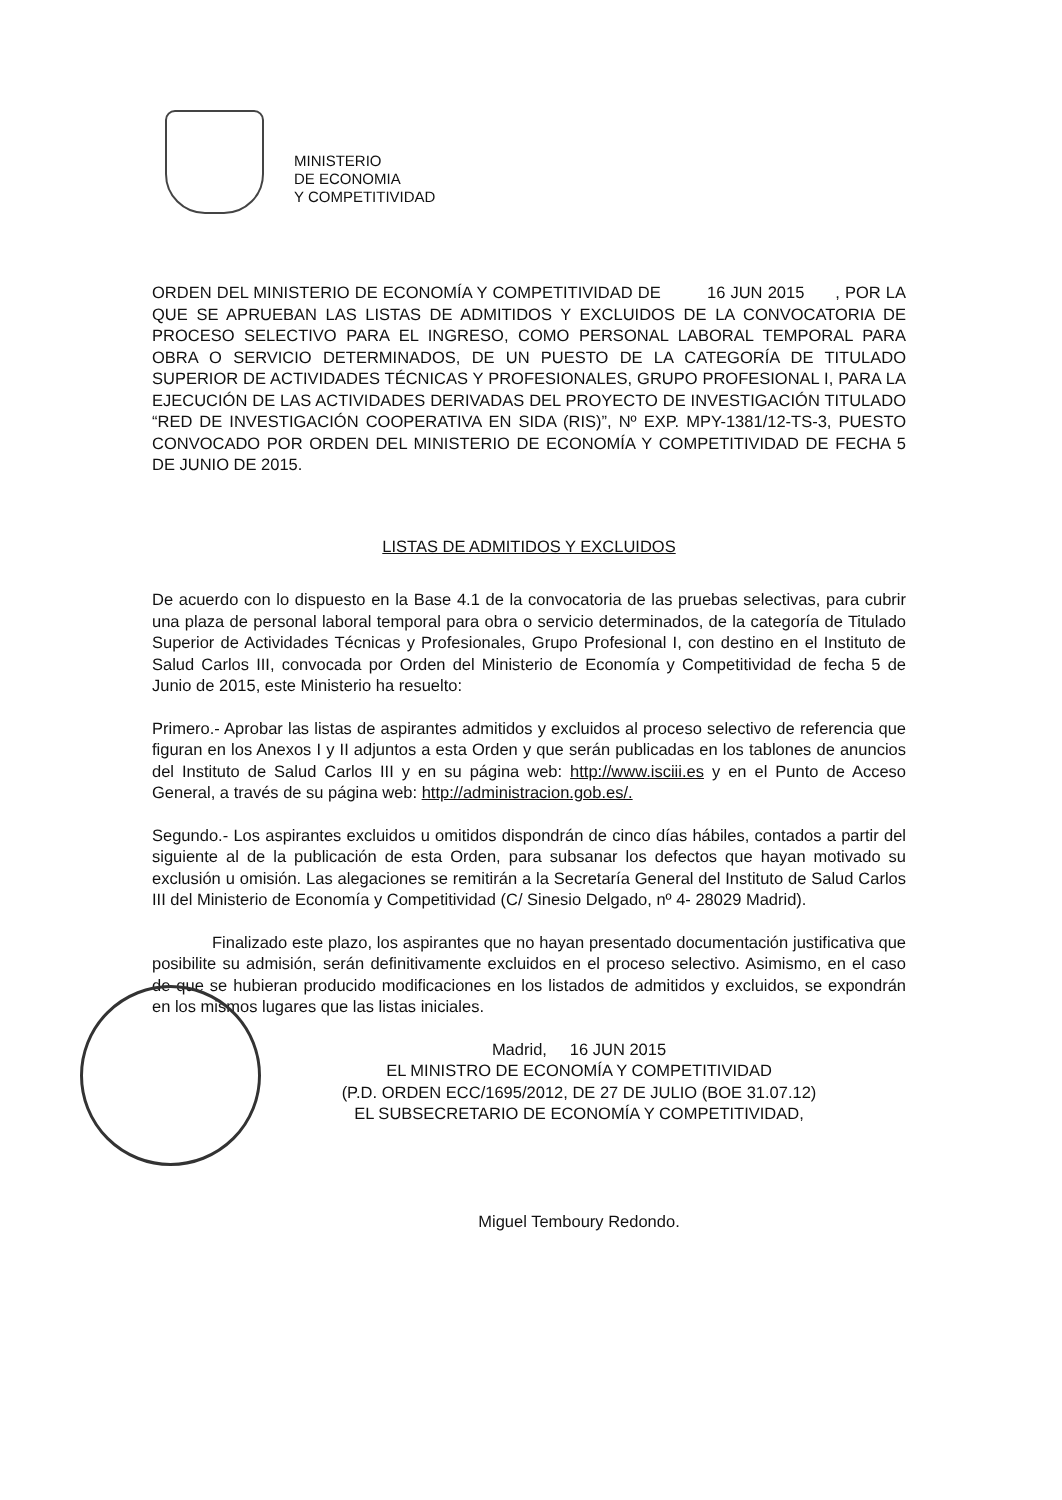MINISTERIO
DE ECONOMIA
Y COMPETITIVIDAD
ORDEN DEL MINISTERIO DE ECONOMÍA Y COMPETITIVIDAD DE 16 JUN 2015 , POR LA QUE SE APRUEBAN LAS LISTAS DE ADMITIDOS Y EXCLUIDOS DE LA CONVOCATORIA DE PROCESO SELECTIVO PARA EL INGRESO, COMO PERSONAL LABORAL TEMPORAL PARA OBRA O SERVICIO DETERMINADOS, DE UN PUESTO DE LA CATEGORÍA DE TITULADO SUPERIOR DE ACTIVIDADES TÉCNICAS Y PROFESIONALES, GRUPO PROFESIONAL I, PARA LA EJECUCIÓN DE LAS ACTIVIDADES DERIVADAS DEL PROYECTO DE INVESTIGACIÓN TITULADO “RED DE INVESTIGACIÓN COOPERATIVA EN SIDA (RIS)”, Nº EXP. MPY-1381/12-TS-3, PUESTO CONVOCADO POR ORDEN DEL MINISTERIO DE ECONOMÍA Y COMPETITIVIDAD DE FECHA 5 DE JUNIO DE 2015.
LISTAS DE ADMITIDOS Y EXCLUIDOS
De acuerdo con lo dispuesto en la Base 4.1 de la convocatoria de las pruebas selectivas, para cubrir una plaza de personal laboral temporal para obra o servicio determinados, de la categoría de Titulado Superior de Actividades Técnicas y Profesionales, Grupo Profesional I, con destino en el Instituto de Salud Carlos III, convocada por Orden del Ministerio de Economía y Competitividad de fecha 5 de Junio de 2015, este Ministerio ha resuelto:
Primero.- Aprobar las listas de aspirantes admitidos y excluidos al proceso selectivo de referencia que figuran en los Anexos I y II adjuntos a esta Orden y que serán publicadas en los tablones de anuncios del Instituto de Salud Carlos III y en su página web: http://www.isciii.es y en el Punto de Acceso General, a través de su página web: http://administracion.gob.es/.
Segundo.- Los aspirantes excluidos u omitidos dispondrán de cinco días hábiles, contados a partir del siguiente al de la publicación de esta Orden, para subsanar los defectos que hayan motivado su exclusión u omisión. Las alegaciones se remitirán a la Secretaría General del Instituto de Salud Carlos III del Ministerio de Economía y Competitividad (C/ Sinesio Delgado, nº 4- 28029 Madrid).
Finalizado este plazo, los aspirantes que no hayan presentado documentación justificativa que posibilite su admisión, serán definitivamente excluidos en el proceso selectivo. Asimismo, en el caso de que se hubieran producido modificaciones en los listados de admitidos y excluidos, se expondrán en los mismos lugares que las listas iniciales.
Madrid, 16 JUN 2015
EL MINISTRO DE ECONOMÍA Y COMPETITIVIDAD
(P.D. ORDEN ECC/1695/2012, DE 27 DE JULIO (BOE 31.07.12)
EL SUBSECRETARIO DE ECONOMÍA Y COMPETITIVIDAD,
Miguel Temboury Redondo.